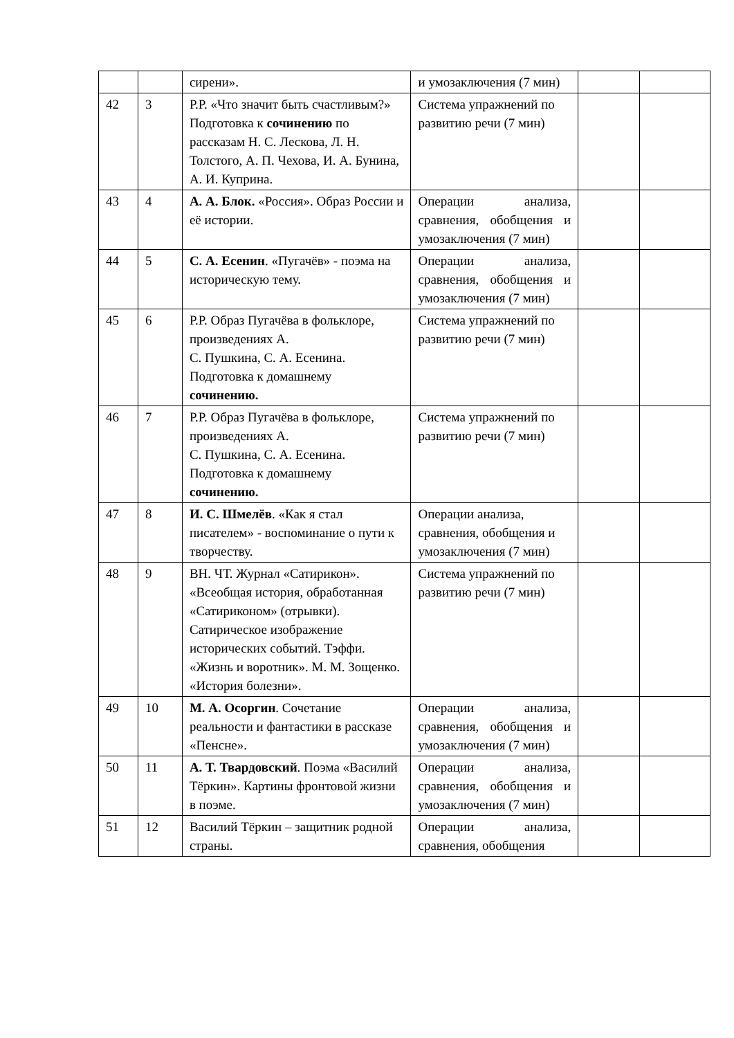| | | сирени». | и умозаключения (7 мин) | | |
| 42 | 3 | Р.Р. «Что значит быть счастливым?» Подготовка к сочинению по рассказам Н. С. Лескова, Л. Н. Толстого, А. П. Чехова, И. А. Бунина, А. И. Куприна. | Система упражнений по развитию речи (7 мин) | | |
| 43 | 4 | А. А. Блок. «Россия». Образ России и её истории. | Операции анализа, сравнения, обобщения и умозаключения (7 мин) | | |
| 44 | 5 | С. А. Есенин . «Пугачёв» - поэма на историческую тему. | Операции анализа, сравнения, обобщения и умозаключения (7 мин) | | |
| 45 | 6 | Р.Р. Образ Пугачёва в фольклоре, произведениях А. С. Пушкина, С. А. Есенина. Подготовка к домашнему сочинению. | Система упражнений по развитию речи (7 мин) | | |
| 46 | 7 | Р.Р. Образ Пугачёва в фольклоре, произведениях А. С. Пушкина, С. А. Есенина. Подготовка к домашнему сочинению. | Система упражнений по развитию речи (7 мин) | | |
| 47 | 8 | И. С. Шмелёв . «Как я стал писателем» - воспоминание о пути к творчеству. | Операции анализа, сравнения, обобщения и умозаключения (7 мин) | | |
| 48 | 9 | ВН. ЧТ. Журнал «Сатирикон». «Всеобщая история, обработанная «Сатириконом» (отрывки). Сатирическое изображение исторических событий. Тэффи. «Жизнь и воротник». М. М. Зощенко. «История болезни». | Система упражнений по развитию речи (7 мин) | | |
| 49 | 10 | М. А. Осоргин . Сочетание реальности и фантастики в рассказе «Пенсне». | Операции анализа, сравнения, обобщения и умозаключения (7 мин) | | |
| 50 | 11 | А. Т. Твардовский . Поэма «Василий Тёркин». Картины фронтовой жизни в поэме. | Операции анализа, сравнения, обобщения и умозаключения (7 мин) | | |
| 51 | 12 | Василий Тёркин – защитник родной страны. | Операции анализа, сравнения, обобщения | | |